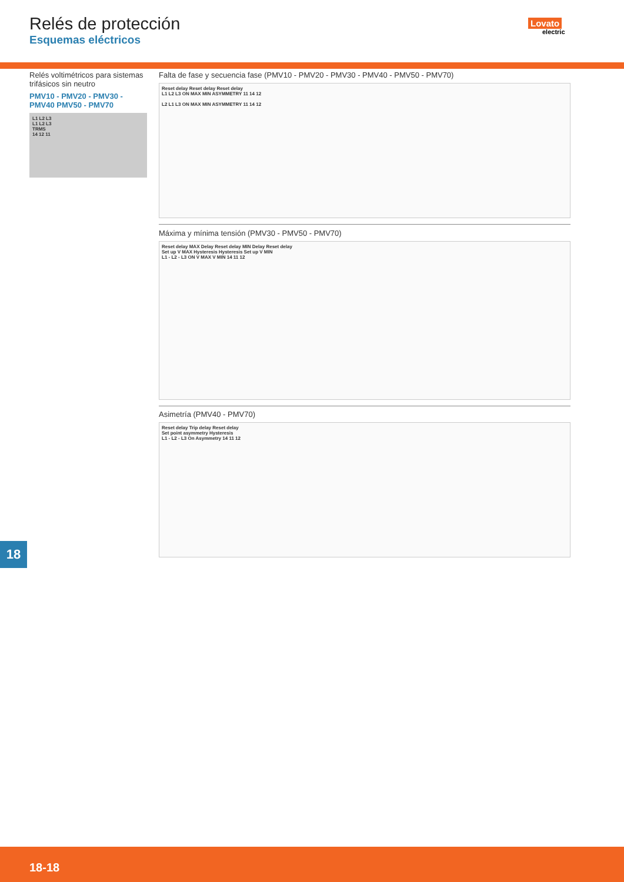Relés de protección
Esquemas eléctricos
Lovato
electric
Relés voltimétricos para sistemas trifásicos sin neutro
PMV10 - PMV20 - PMV30 - PMV40 PMV50 - PMV70
L1 L2 L3
L1 L2 L3
TRMS
14 12 11
Falta de fase y secuencia fase (PMV10 - PMV20 - PMV30 - PMV40 - PMV50 - PMV70)
Reset delay Reset delay Reset delay
L1 L2 L3 ON MAX MIN ASYMMETRY 11 14 12
L2 L1 L3 ON MAX MIN ASYMMETRY 11 14 12
Máxima y mínima tensión (PMV30 - PMV50 - PMV70)
Reset delay MAX Delay Reset delay MIN Delay Reset delay
Set up V MAX Hysteresis Hysteresis Set up V MIN
L1 - L2 - L3 ON V MAX V MIN 14 11 12
Asimetría (PMV40 - PMV70)
Reset delay Trip delay Reset delay
Set point asymmetry Hysteresis
L1 - L2 - L3 On Asymmetry 14 11 12
18
18-18